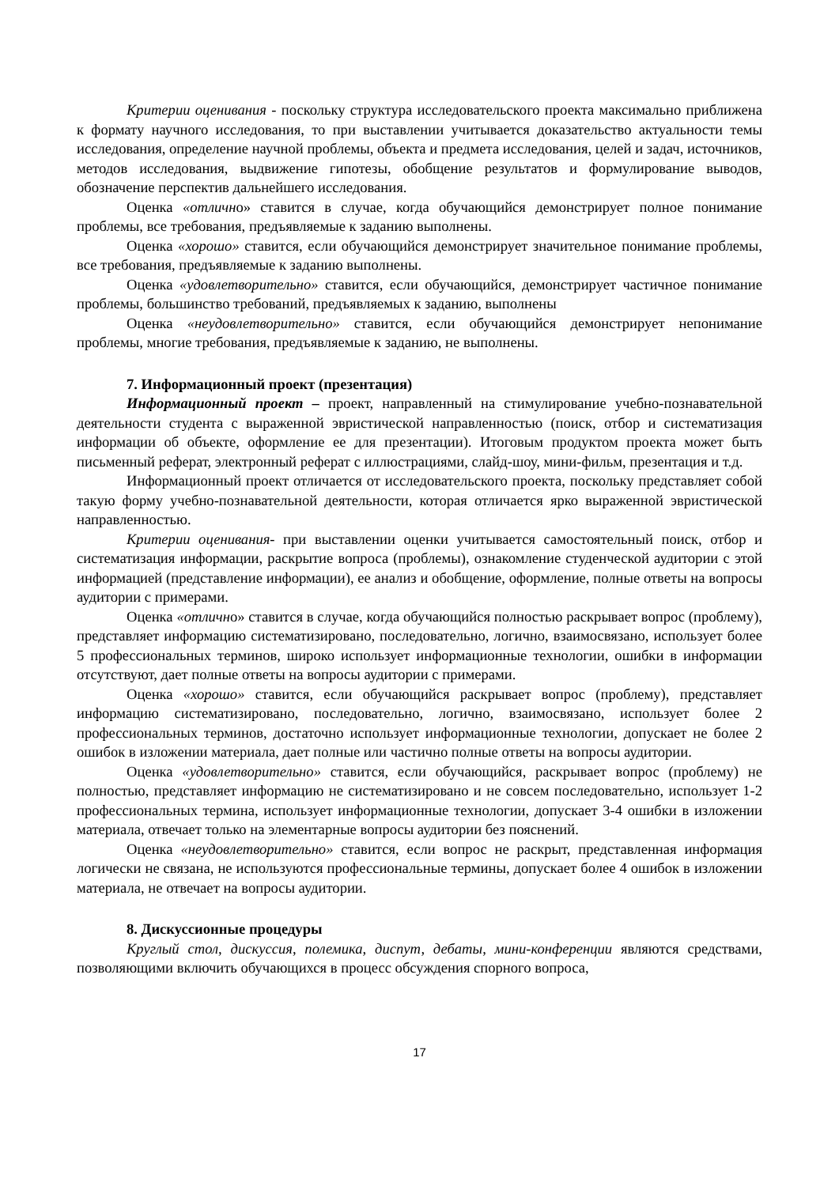Критерии оценивания - поскольку структура исследовательского проекта максимально приближена к формату научного исследования, то при выставлении учитывается доказательство актуальности темы исследования, определение научной проблемы, объекта и предмета исследования, целей и задач, источников, методов исследования, выдвижение гипотезы, обобщение результатов и формулирование выводов, обозначение перспектив дальнейшего исследования.
Оценка «отлично» ставится в случае, когда обучающийся демонстрирует полное понимание проблемы, все требования, предъявляемые к заданию выполнены.
Оценка «хорошо» ставится, если обучающийся демонстрирует значительное понимание проблемы, все требования, предъявляемые к заданию выполнены.
Оценка «удовлетворительно» ставится, если обучающийся, демонстрирует частичное понимание проблемы, большинство требований, предъявляемых к заданию, выполнены
Оценка «неудовлетворительно» ставится, если обучающийся демонстрирует непонимание проблемы, многие требования, предъявляемые к заданию, не выполнены.
7. Информационный проект (презентация)
Информационный проект – проект, направленный на стимулирование учебно-познавательной деятельности студента с выраженной эвристической направленностью (поиск, отбор и систематизация информации об объекте, оформление ее для презентации). Итоговым продуктом проекта может быть письменный реферат, электронный реферат с иллюстрациями, слайд-шоу, мини-фильм, презентация и т.д.
Информационный проект отличается от исследовательского проекта, поскольку представляет собой такую форму учебно-познавательной деятельности, которая отличается ярко выраженной эвристической направленностью.
Критерии оценивания- при выставлении оценки учитывается самостоятельный поиск, отбор и систематизация информации, раскрытие вопроса (проблемы), ознакомление студенческой аудитории с этой информацией (представление информации), ее анализ и обобщение, оформление, полные ответы на вопросы аудитории с примерами.
Оценка «отлично» ставится в случае, когда обучающийся полностью раскрывает вопрос (проблему), представляет информацию систематизировано, последовательно, логично, взаимосвязано, использует более 5 профессиональных терминов, широко использует информационные технологии, ошибки в информации отсутствуют, дает полные ответы на вопросы аудитории с примерами.
Оценка «хорошо» ставится, если обучающийся раскрывает вопрос (проблему), представляет информацию систематизировано, последовательно, логично, взаимосвязано, использует более 2 профессиональных терминов, достаточно использует информационные технологии, допускает не более 2 ошибок в изложении материала, дает полные или частично полные ответы на вопросы аудитории.
Оценка «удовлетворительно» ставится, если обучающийся, раскрывает вопрос (проблему) не полностью, представляет информацию не систематизировано и не совсем последовательно, использует 1-2 профессиональных термина, использует информационные технологии, допускает 3-4 ошибки в изложении материала, отвечает только на элементарные вопросы аудитории без пояснений.
Оценка «неудовлетворительно» ставится, если вопрос не раскрыт, представленная информация логически не связана, не используются профессиональные термины, допускает более 4 ошибок в изложении материала, не отвечает на вопросы аудитории.
8. Дискуссионные процедуры
Круглый стол, дискуссия, полемика, диспут, дебаты, мини-конференции являются средствами, позволяющими включить обучающихся в процесс обсуждения спорного вопроса,
17